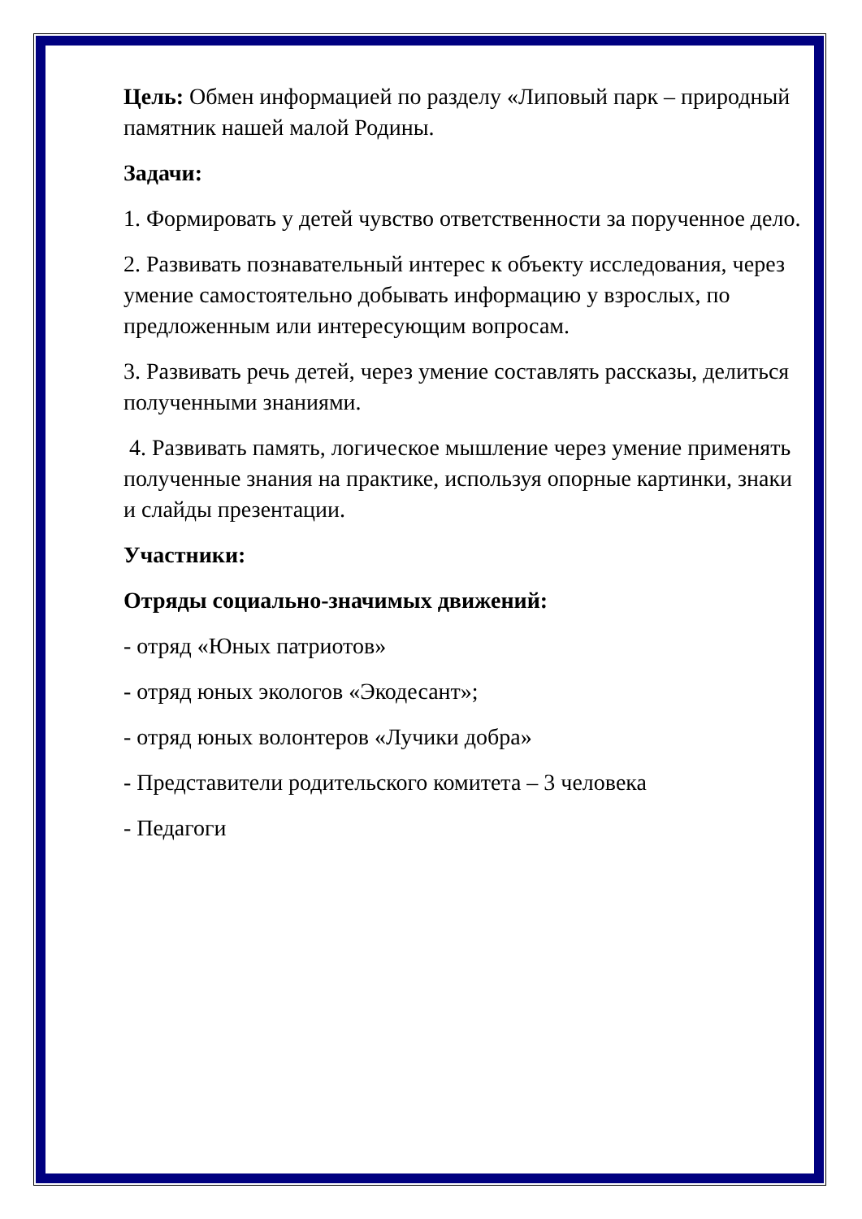Цель: Обмен информацией по разделу «Липовый парк – природный памятник нашей малой Родины.
Задачи:
1. Формировать у детей чувство ответственности за порученное дело.
2. Развивать познавательный интерес к объекту исследования, через умение самостоятельно добывать информацию у взрослых, по предложенным или интересующим вопросам.
3. Развивать речь детей, через умение составлять рассказы, делиться полученными знаниями.
4. Развивать память, логическое мышление через умение применять полученные знания на практике, используя опорные картинки, знаки и слайды презентации.
Участники:
Отряды социально-значимых движений:
- отряд «Юных патриотов»
- отряд юных экологов «Экодесант»;
- отряд юных волонтеров «Лучики добра»
- Представители родительского комитета – 3 человека
- Педагоги